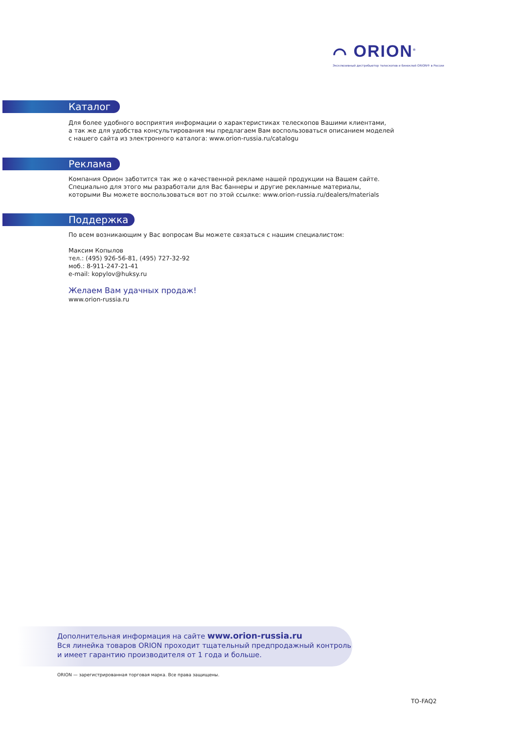⌒ ORION<sup>®</sup>
Эксклюзивный дистрибьютор телескопов и биноклей ORION® в России
Каталог
Для более удобного восприятия информации о характеристиках телескопов Вашими клиентами,
а так же для удобства консультирования мы предлагаем Вам воспользоваться описанием моделей
с нашего сайта из электронного каталога: www.orion-russia.ru/catalogu
Реклама
Компания Орион заботится так же о качественной рекламе нашей продукции на Вашем сайте.
Специально для этого мы разработали для Вас баннеры и другие рекламные материалы,
которыми Вы можете воспользоваться вот по этой ссылке: www.orion-russia.ru/dealers/materials
Поддержка
По всем возникающим у Вас вопросам Вы можете связаться с нашим специалистом:
Максим Копылов
тел.: (495) 926-56-81, (495) 727-32-92
моб.: 8-911-247-21-41
e-mail: kopylov@huksy.ru
Желаем Вам удачных продаж!
www.orion-russia.ru
Дополнительная информация на сайте www.orion-russia.ru
Вся линейка товаров ORION проходит тщательный предпродажный контроль
и имеет гарантию производителя от 1 года и больше.
ORION — зарегистрированная торговая марка. Все права защищены.
TO-FAQ2